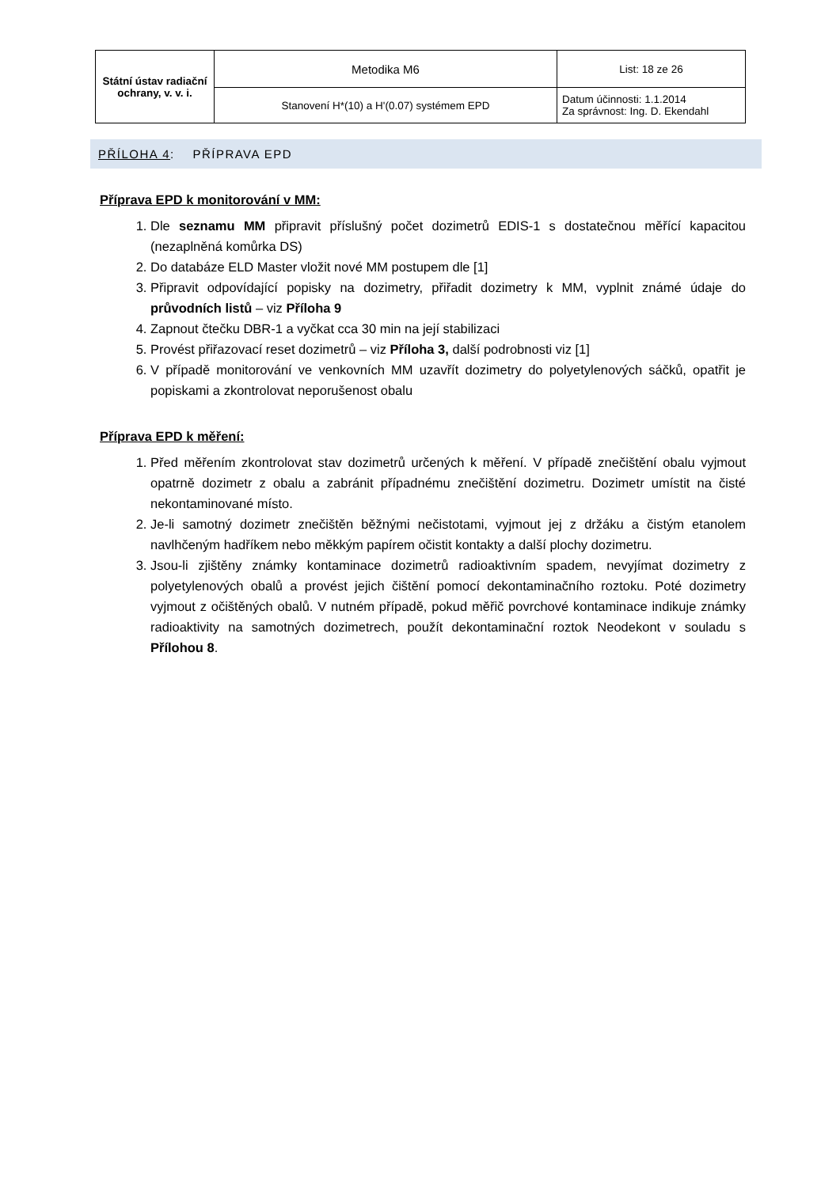| Státní ústav radiační ochrany, v. v. i. | Metodika M6 | List: 18 ze 26 |
| | Stanovení H*(10) a H'(0.07) systémem EPD | Datum účinnosti: 1.1.2014 Za správnost: Ing. D. Ekendahl |
PŘÍLOHA 4: PŘÍPRAVA EPD
Příprava EPD k monitorování v MM:
1. Dle seznamu MM připravit příslušný počet dozimetrů EDIS-1 s dostatečnou měřící kapacitou (nezaplněná komůrka DS)
2. Do databáze ELD Master vložit nové MM postupem dle [1]
3. Připravit odpovídající popisky na dozimetry, přiřadit dozimetry k MM, vyplnit známé údaje do průvodních listů – viz Příloha 9
4. Zapnout čtečku DBR-1 a vyčkat cca 30 min na její stabilizaci
5. Provést přiřazovací reset dozimetrů – viz Příloha 3, další podrobnosti viz [1]
6. V případě monitorování ve venkovních MM uzavřít dozimetry do polyetylenových sáčků, opatřit je popiskami a zkontrolovat neporušenost obalu
Příprava EPD k měření:
1. Před měřením zkontrolovat stav dozimetrů určených k měření. V případě znečištění obalu vyjmout opatrně dozimetr z obalu a zabránit případnému znečištění dozimetru. Dozimetr umístit na čisté nekontaminované místo.
2. Je-li samotný dozimetr znečištěn běžnými nečistotami, vyjmout jej z držáku a čistým etanolem navlhčeným hadříkem nebo měkkým papírem očistit kontakty a další plochy dozimetru.
3. Jsou-li zjištěny známky kontaminace dozimetrů radioaktivním spadem, nevyjímat dozimetry z polyetylenových obalů a provést jejich čištění pomocí dekontaminačního roztoku. Poté dozimetry vyjmout z očištěných obalů. V nutném případě, pokud měřič povrchové kontaminace indikuje známky radioaktivity na samotných dozimetrech, použít dekontaminační roztok Neodekont v souladu s Přílohou 8.